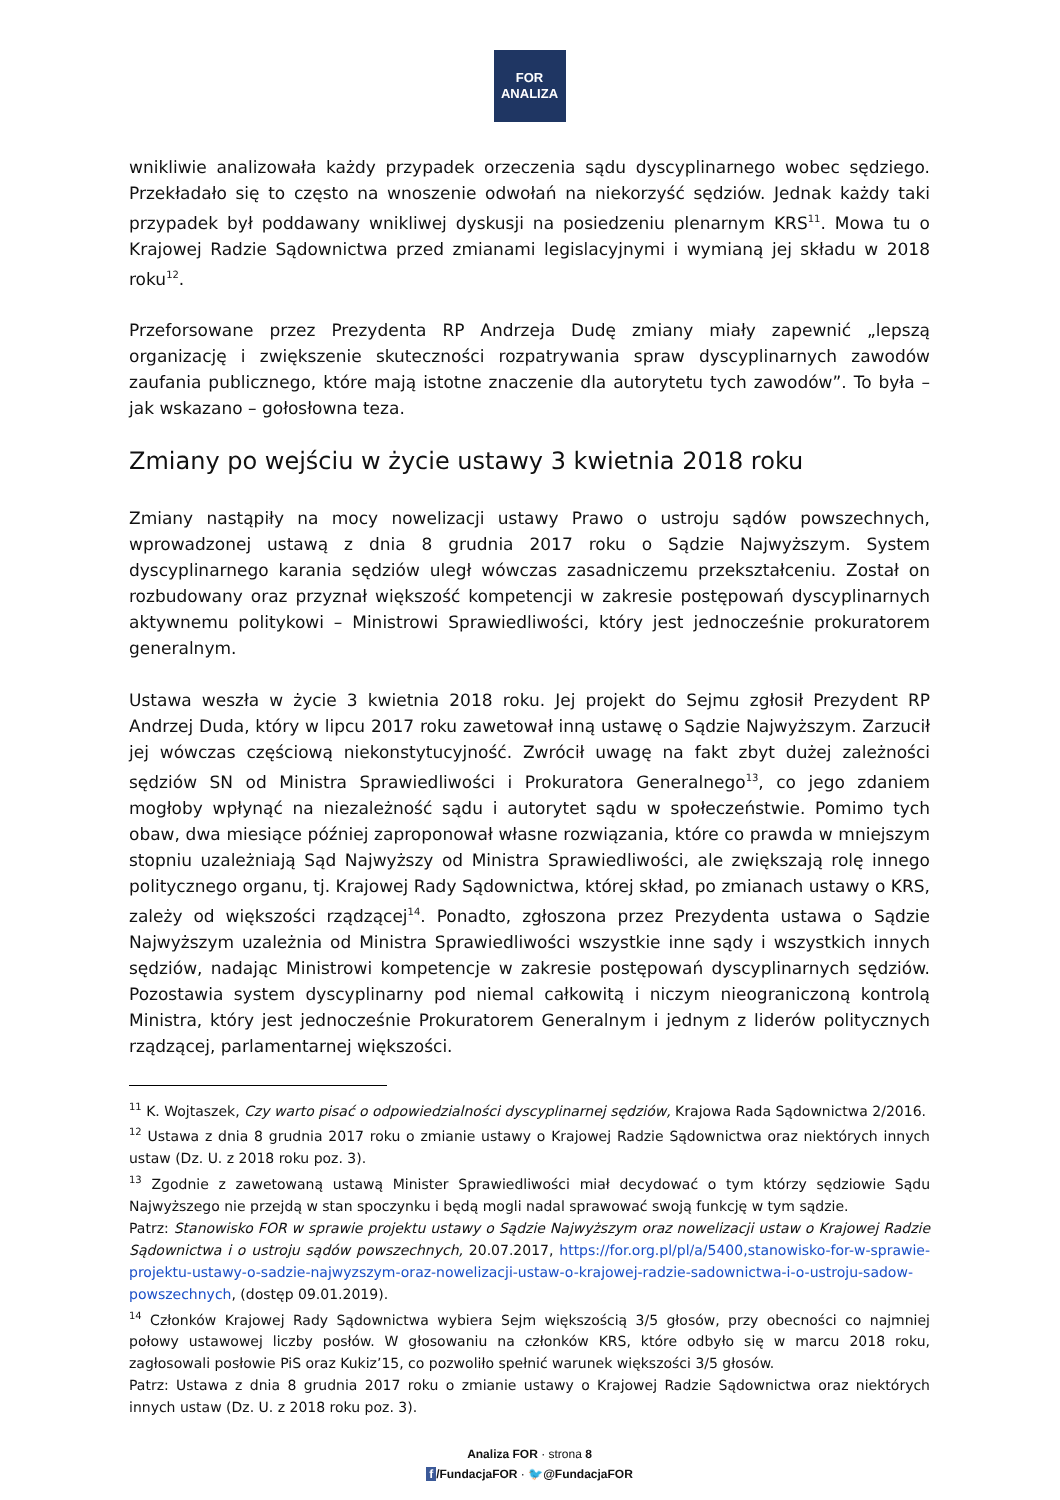FOR
ANALIZA
wnikliwie analizowała każdy przypadek orzeczenia sądu dyscyplinarnego wobec sędziego. Przekładało się to często na wnoszenie odwołań na niekorzyść sędziów. Jednak każdy taki przypadek był poddawany wnikliwej dyskusji na posiedzeniu plenarnym KRS<sup>11</sup>. Mowa tu o Krajowej Radzie Sądownictwa przed zmianami legislacyjnymi i wymianą jej składu w 2018 roku<sup>12</sup>.
Przeforsowane przez Prezydenta RP Andrzeja Dudę zmiany miały zapewnić „lepszą organizację i zwiększenie skuteczności rozpatrywania spraw dyscyplinarnych zawodów zaufania publicznego, które mają istotne znaczenie dla autorytetu tych zawodów”. To była – jak wskazano – gołosłowna teza.
Zmiany po wejściu w życie ustawy 3 kwietnia 2018 roku
Zmiany nastąpiły na mocy nowelizacji ustawy Prawo o ustroju sądów powszechnych, wprowadzonej ustawą z dnia 8 grudnia 2017 roku o Sądzie Najwyższym. System dyscyplinarnego karania sędziów uległ wówczas zasadniczemu przekształceniu. Został on rozbudowany oraz przyznał większość kompetencji w zakresie postępowań dyscyplinarnych aktywnemu politykowi – Ministrowi Sprawiedliwości, który jest jednocześnie prokuratorem generalnym.
Ustawa weszła w życie 3 kwietnia 2018 roku. Jej projekt do Sejmu zgłosił Prezydent RP Andrzej Duda, który w lipcu 2017 roku zawetował inną ustawę o Sądzie Najwyższym. Zarzucił jej wówczas częściową niekonstytucyjność. Zwrócił uwagę na fakt zbyt dużej zależności sędziów SN od Ministra Sprawiedliwości i Prokuratora Generalnego<sup>13</sup>, co jego zdaniem mogłoby wpłynąć na niezależność sądu i autorytet sądu w społeczeństwie. Pomimo tych obaw, dwa miesiące później zaproponował własne rozwiązania, które co prawda w mniejszym stopniu uzależniają Sąd Najwyższy od Ministra Sprawiedliwości, ale zwiększają rolę innego politycznego organu, tj. Krajowej Rady Sądownictwa, której skład, po zmianach ustawy o KRS, zależy od większości rządzącej<sup>14</sup>. Ponadto, zgłoszona przez Prezydenta ustawa o Sądzie Najwyższym uzależnia od Ministra Sprawiedliwości wszystkie inne sądy i wszystkich innych sędziów, nadając Ministrowi kompetencje w zakresie postępowań dyscyplinarnych sędziów. Pozostawia system dyscyplinarny pod niemal całkowitą i niczym nieograniczoną kontrolą Ministra, który jest jednocześnie Prokuratorem Generalnym i jednym z liderów politycznych rządzącej, parlamentarnej większości.
<sup>11</sup> K. Wojtaszek, Czy warto pisać o odpowiedzialności dyscyplinarnej sędziów, Krajowa Rada Sądownictwa 2/2016.
<sup>12</sup> Ustawa z dnia 8 grudnia 2017 roku o zmianie ustawy o Krajowej Radzie Sądownictwa oraz niektórych innych ustaw (Dz. U. z 2018 roku poz. 3).
<sup>13</sup> Zgodnie z zawetowaną ustawą Minister Sprawiedliwości miał decydować o tym którzy sędziowie Sądu Najwyższego nie przejdą w stan spoczynku i będą mogli nadal sprawować swoją funkcję w tym sądzie.
Patrz: Stanowisko FOR w sprawie projektu ustawy o Sądzie Najwyższym oraz nowelizacji ustaw o Krajowej Radzie Sądownictwa i o ustroju sądów powszechnych, 20.07.2017, https://for.org.pl/pl/a/5400,stanowisko-for-w-sprawie-projektu-ustawy-o-sadzie-najwyzszym-oraz-nowelizacji-ustaw-o-krajowej-radzie-sadownictwa-i-o-ustroju-sadow-powszechnych, (dostęp 09.01.2019).
<sup>14</sup> Członków Krajowej Rady Sądownictwa wybiera Sejm większością 3/5 głosów, przy obecności co najmniej połowy ustawowej liczby posłów. W głosowaniu na członków KRS, które odbyło się w marcu 2018 roku, zagłosowali posłowie PiS oraz Kukiz’15, co pozwoliło spełnić warunek większości 3/5 głosów.
Patrz: Ustawa z dnia 8 grudnia 2017 roku o zmianie ustawy o Krajowej Radzie Sądownictwa oraz niektórych innych ustaw (Dz. U. z 2018 roku poz. 3).
Analiza FOR · strona 8
f /FundacjaFOR · 🐦@FundacjaFOR